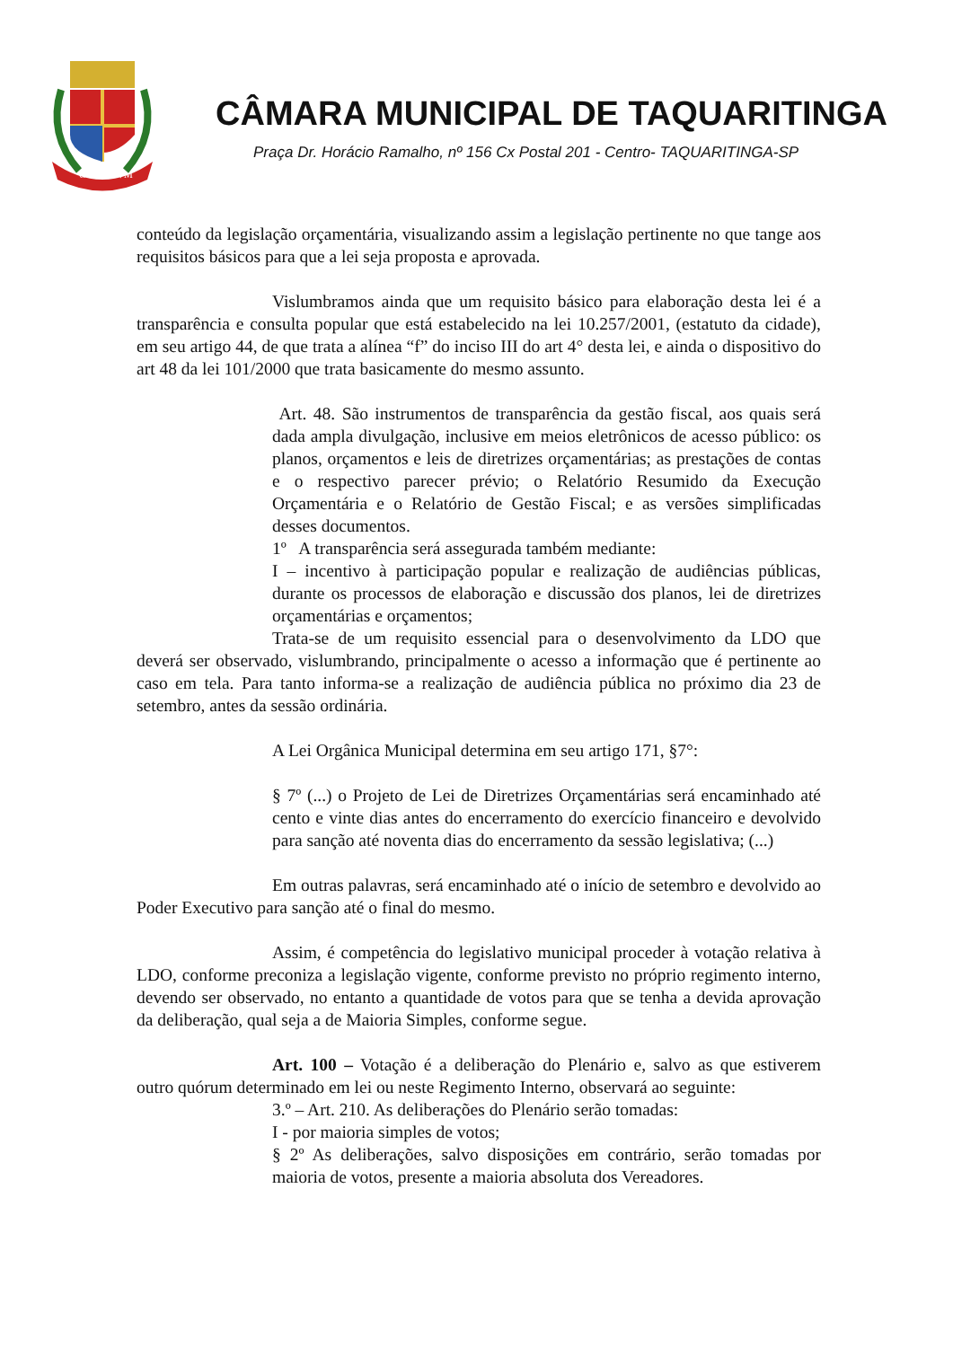COR·VNVM
CÂMARA MUNICIPAL DE TAQUARITINGA
Praça Dr. Horácio Ramalho, nº 156 Cx Postal 201 - Centro- TAQUARITINGA-SP
conteúdo da legislação orçamentária, visualizando assim a legislação pertinente no que tange aos requisitos básicos para que a lei seja proposta e aprovada.
Vislumbramos ainda que um requisito básico para elaboração desta lei é a transparência e consulta popular que está estabelecido na lei 10.257/2001, (estatuto da cidade), em seu artigo 44, de que trata a alínea “f” do inciso III do art 4° desta lei, e ainda o dispositivo do art 48 da lei 101/2000 que trata basicamente do mesmo assunto.
Art. 48. São instrumentos de transparência da gestão fiscal, aos quais será dada ampla divulgação, inclusive em meios eletrônicos de acesso público: os planos, orçamentos e leis de diretrizes orçamentárias; as prestações de contas e o respectivo parecer prévio; o Relatório Resumido da Execução Orçamentária e o Relatório de Gestão Fiscal; e as versões simplificadas desses documentos.
1º A transparência será assegurada também mediante:
I – incentivo à participação popular e realização de audiências públicas, durante os processos de elaboração e discussão dos planos, lei de diretrizes orçamentárias e orçamentos;
Trata-se de um requisito essencial para o desenvolvimento da LDO que deverá ser observado, vislumbrando, principalmente o acesso a informação que é pertinente ao caso em tela. Para tanto informa-se a realização de audiência pública no próximo dia 23 de setembro, antes da sessão ordinária.
A Lei Orgânica Municipal determina em seu artigo 171, §7°:
§ 7º (...) o Projeto de Lei de Diretrizes Orçamentárias será encaminhado até cento e vinte dias antes do encerramento do exercício financeiro e devolvido para sanção até noventa dias do encerramento da sessão legislativa; (...)
Em outras palavras, será encaminhado até o início de setembro e devolvido ao Poder Executivo para sanção até o final do mesmo.
Assim, é competência do legislativo municipal proceder à votação relativa à LDO, conforme preconiza a legislação vigente, conforme previsto no próprio regimento interno, devendo ser observado, no entanto a quantidade de votos para que se tenha a devida aprovação da deliberação, qual seja a de Maioria Simples, conforme segue.
Art. 100 – Votação é a deliberação do Plenário e, salvo as que estiverem outro quórum determinado em lei ou neste Regimento Interno, observará ao seguinte:
3.º – Art. 210. As deliberações do Plenário serão tomadas:
I - por maioria simples de votos;
§ 2º As deliberações, salvo disposições em contrário, serão tomadas por maioria de votos, presente a maioria absoluta dos Vereadores.